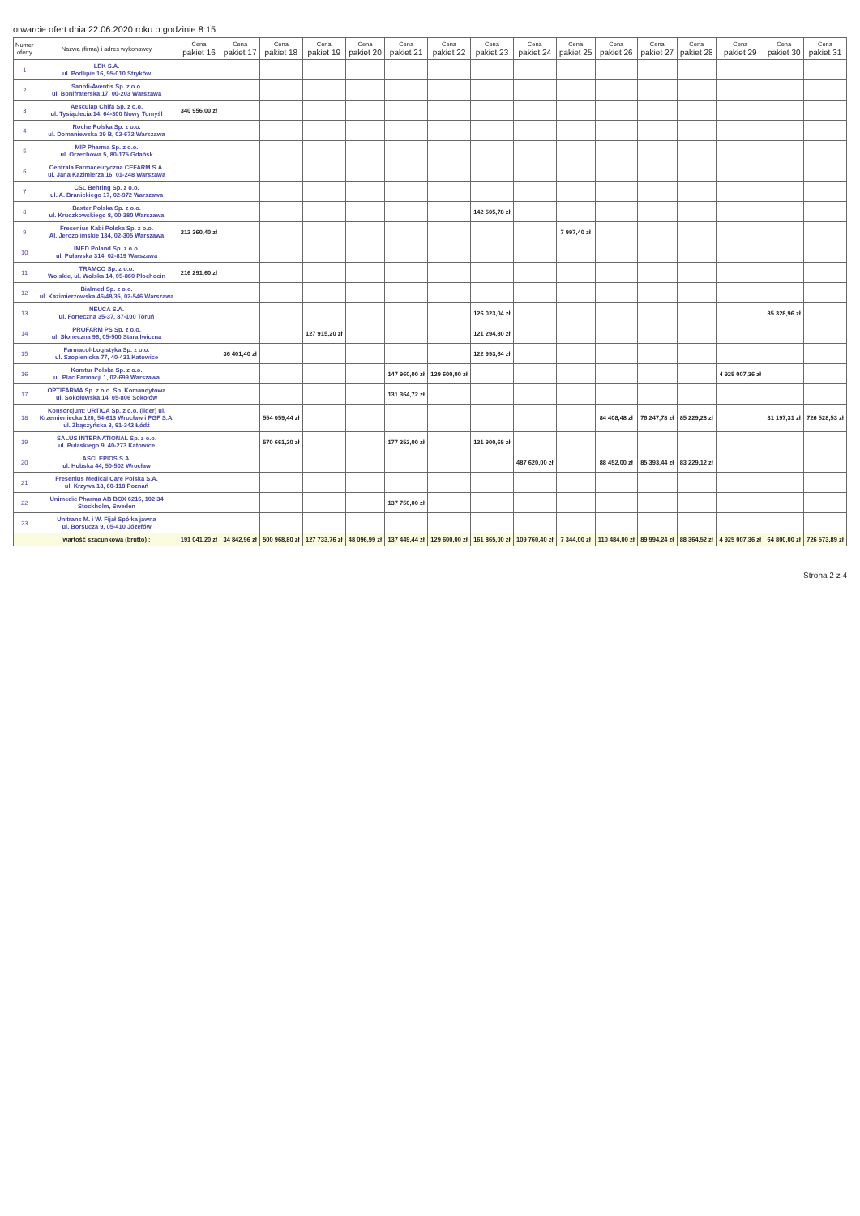otwarcie ofert dnia 22.06.2020 roku o godzinie 8:15
| Numer oferty | Nazwa (firma) i adres wykonawcy | Cena pakiet 16 | Cena pakiet 17 | Cena pakiet 18 | Cena pakiet 19 | Cena pakiet 20 | Cena pakiet 21 | Cena pakiet 22 | Cena pakiet 23 | Cena pakiet 24 | Cena pakiet 25 | Cena pakiet 26 | Cena pakiet 27 | Cena pakiet 28 | Cena pakiet 29 | Cena pakiet 30 | Cena pakiet 31 |
| --- | --- | --- | --- | --- | --- | --- | --- | --- | --- | --- | --- | --- | --- | --- | --- | --- | --- |
| 1 | LEK S.A. ul. Podlipie 16, 95-010 Stryków | | | | | | | | | | | | | | | | |
| 2 | Sanofi-Aventis Sp. z o.o. ul. Bonifraterska 17, 00-203 Warszawa | | | | | | | | | | | | | | | | |
| 3 | Aesculap Chifa Sp. z o.o. ul. Tysiąclecia 14, 64-300 Nowy Tomyśl | 340 956,00 zł | | | | | | | | | | | | | | | |
| 4 | Roche Polska Sp. z o.o. ul. Domaniewska 39 B, 02-672 Warszawa | | | | | | | | | | | | | | | | |
| 5 | MIP Pharma Sp. z o.o. ul. Orzechowa 5, 80-175 Gdańsk | | | | | | | | | | | | | | | | |
| 6 | Centrala Farmaceutyczna CEFARM S.A. ul. Jana Kazimierza 16, 01-248 Warszawa | | | | | | | | | | | | | | | | |
| 7 | CSL Behring Sp. z o.o. ul. A. Branickiego 17, 02-972 Warszawa | | | | | | | | | | | | | | | | |
| 8 | Baxter Polska Sp. z o.o. ul. Kruczkowskiego 8, 00-380 Warszawa | | | | | | | | 142 505,78 zł | | | | | | | | |
| 9 | Fresenius Kabi Polska Sp. z o.o. Al. Jerozolimskie 134, 02-305 Warszawa | 212 360,40 zł | | | | | | | | | 7 997,40 zł | | | | | | |
| 10 | IMED Poland Sp. z o.o. ul. Puławska 314, 02-819 Warszawa | | | | | | | | | | | | | | | | |
| 11 | TRAMCO Sp. z o.o. Wolskie, ul. Wolska 14, 05-860 Płochocin | 216 291,60 zł | | | | | | | | | | | | | | | |
| 12 | Bialmed Sp. z o.o. ul. Kazimierzowska 46/48/35, 02-546 Warszawa | | | | | | | | | | | | | | | | |
| 13 | NEUCA S.A. ul. Forteczna 35-37, 87-100 Toruń | | | | | | | | 126 023,04 zł | | | | | | | 35 328,96 zł | |
| 14 | PROFARM PS Sp. z o.o. ul. Słoneczna 96, 05-500 Stara Iwiczna | | | | 127 915,20 zł | | | | 121 294,80 zł | | | | | | | | |
| 15 | Farmacol-Logistyka Sp. z o.o. ul. Szopienicka 77, 40-431 Katowice | | 36 401,40 zł | | | | | | 122 993,64 zł | | | | | | | | |
| 16 | Komtur Polska Sp. z o.o. ul. Plac Farmacji 1, 02-699 Warszawa | | | | | | 147 960,00 zł | 129 600,00 zł | | | | | | | 4 925 007,36 zł | | |
| 17 | OPTIFARMA Sp. z o.o. Sp. Komandytowa ul. Sokołowska 14, 05-806 Sokołów | | | | | | 131 364,72 zł | | | | | | | | | | |
| 18 | Konsorcjum: URTICA Sp. z o.o. (lider) ul. Krzemieniecka 120, 54-613 Wrocław i PGF S.A. ul. Zbąszyńska 3, 91-342 Łódź | | | 554 059,44 zł | | | | | | | | 84 408,48 zł | 76 247,78 zł | 85 229,28 zł | | 31 197,31 zł | 726 528,53 zł |
| 19 | SALUS INTERNATIONAL Sp. z o.o. ul. Pułaskiego 9, 40-273 Katowice | | | 570 661,20 zł | | | 177 252,00 zł | | 121 900,68 zł | | | | | | | | |
| 20 | ASCLEPIOS S.A. ul. Hubska 44, 50-502 Wrocław | | | | | | | | | 487 620,00 zł | | 88 452,00 zł | 85 393,44 zł | 83 229,12 zł | | | |
| 21 | Fresenius Medical Care Polska S.A. ul. Krzywa 13, 60-118 Poznań | | | | | | | | | | | | | | | | |
| 22 | Unimedic Pharma AB BOX 6216, 102 34 Stockholm, Sweden | | | | | | 137 750,00 zł | | | | | | | | | | |
| 23 | Unitrans M. i W. Fijał Spółka jawna ul. Borsucza 9, 05-410 Józefów | | | | | | | | | | | | | | | | |
| | wartość szacunkowa (brutto) : | 191 041,20 zł | 34 842,96 zł | 500 968,80 zł | 127 733,76 zł | 48 096,99 zł | 137 449,44 zł | 129 600,00 zł | 161 865,00 zł | 109 760,40 zł | 7 344,00 zł | 110 484,00 zł | 89 994,24 zł | 88 364,52 zł | 4 925 007,36 zł | 64 800,00 zł | 726 573,89 zł |
Strona 2 z 4